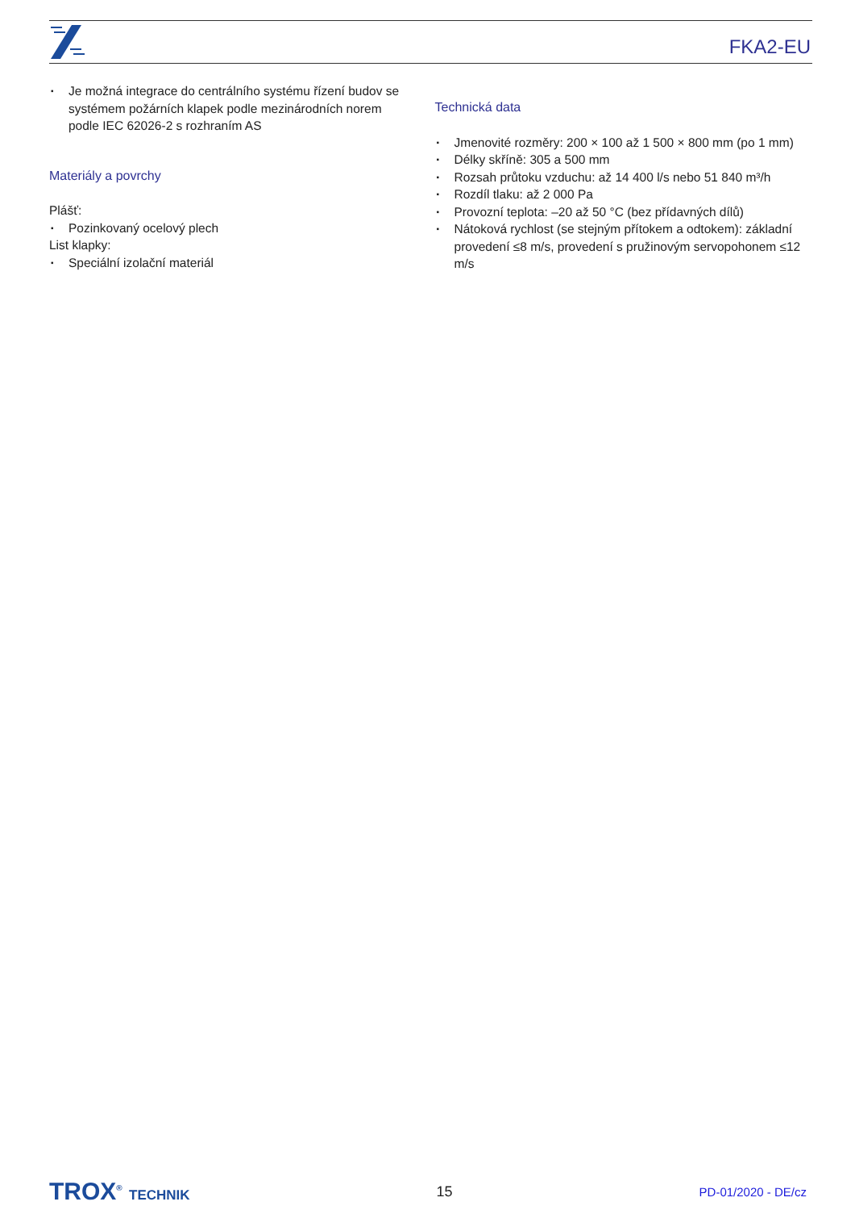FKA2-EU
▪ Je možná integrace do centrálního systému řízení budov se systémem požárních klapek podle mezinárodních norem podle IEC 62026-2 s rozhraním AS
Materiály a povrchy
Plášť:
▪ Pozinkovaný ocelový plech
List klapky:
▪ Speciální izolační materiál
Technická data
▪ Jmenovité rozměry: 200 × 100 až 1 500 × 800 mm (po 1 mm)
▪ Délky skříně: 305 a 500 mm
▪ Rozsah průtoku vzduchu: až 14 400 l/s nebo 51 840 m³/h
▪ Rozdíl tlaku: až 2 000 Pa
▪ Provozní teplota: –20 až 50 °C (bez přídavných dílů)
▪ Nátoková rychlost (se stejným přítokem a odtokem): základní provedení ≤8 m/s, provedení s pružinovým servopohonem ≤12 m/s
TROX<sup>®</sup> TECHNIK 15
PD-01/2020 - DE/cz